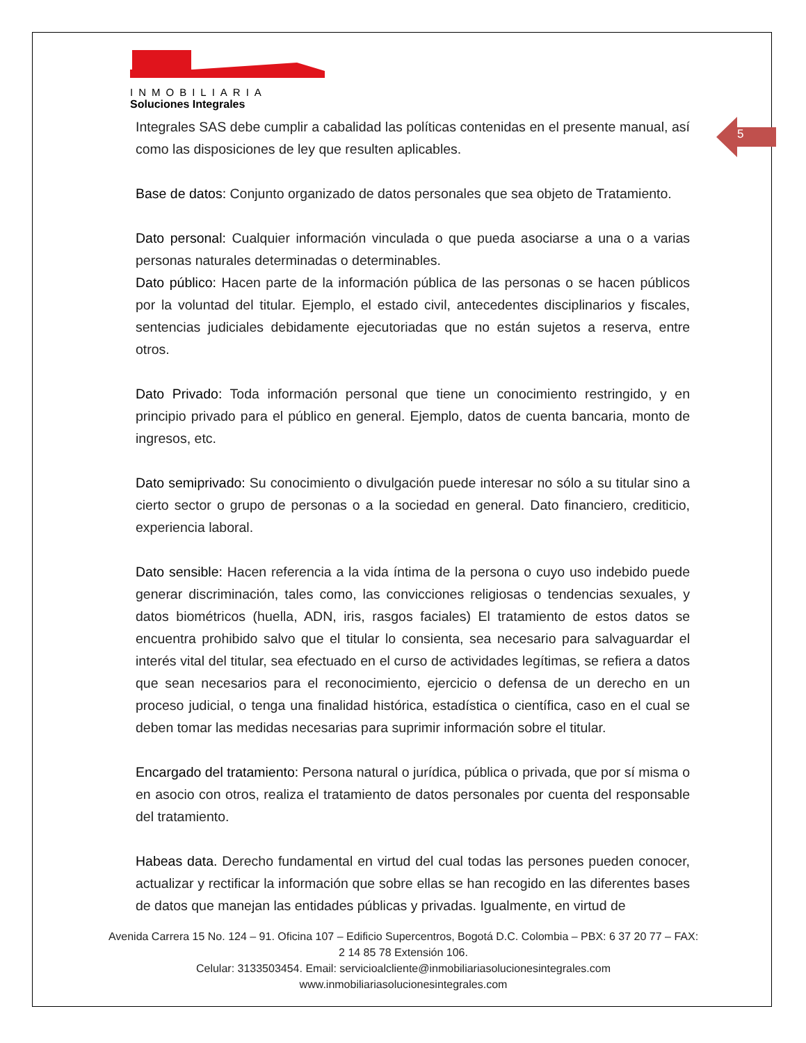INMOBILIARIA
Soluciones Integrales
5
Integrales SAS debe cumplir a cabalidad las políticas contenidas en el presente manual, así como las disposiciones de ley que resulten aplicables.
Base de datos: Conjunto organizado de datos personales que sea objeto de Tratamiento.
Dato personal: Cualquier información vinculada o que pueda asociarse a una o a varias personas naturales determinadas o determinables.
Dato público: Hacen parte de la información pública de las personas o se hacen públicos por la voluntad del titular. Ejemplo, el estado civil, antecedentes disciplinarios y fiscales, sentencias judiciales debidamente ejecutoriadas que no están sujetos a reserva, entre otros.
Dato Privado: Toda información personal que tiene un conocimiento restringido, y en principio privado para el público en general. Ejemplo, datos de cuenta bancaria, monto de ingresos, etc.
Dato semiprivado: Su conocimiento o divulgación puede interesar no sólo a su titular sino a cierto sector o grupo de personas o a la sociedad en general. Dato financiero, crediticio, experiencia laboral.
Dato sensible: Hacen referencia a la vida íntima de la persona o cuyo uso indebido puede generar discriminación, tales como, las convicciones religiosas o tendencias sexuales, y datos biométricos (huella, ADN, iris, rasgos faciales) El tratamiento de estos datos se encuentra prohibido salvo que el titular lo consienta, sea necesario para salvaguardar el interés vital del titular, sea efectuado en el curso de actividades legítimas, se refiera a datos que sean necesarios para el reconocimiento, ejercicio o defensa de un derecho en un proceso judicial, o tenga una finalidad histórica, estadística o científica, caso en el cual se deben tomar las medidas necesarias para suprimir información sobre el titular.
Encargado del tratamiento: Persona natural o jurídica, pública o privada, que por sí misma o en asocio con otros, realiza el tratamiento de datos personales por cuenta del responsable del tratamiento.
Habeas data. Derecho fundamental en virtud del cual todas las persones pueden conocer, actualizar y rectificar la información que sobre ellas se han recogido en las diferentes bases de datos que manejan las entidades públicas y privadas. Igualmente, en virtud de
Avenida Carrera 15 No. 124 – 91. Oficina 107 – Edificio Supercentros, Bogotá D.C. Colombia – PBX: 6 37 20 77 – FAX: 2 14 85 78 Extensión 106.
Celular: 3133503454. Email: servicioalcliente@inmobiliariasolucionesintegrales.com
www.inmobiliariasolucionesintegrales.com